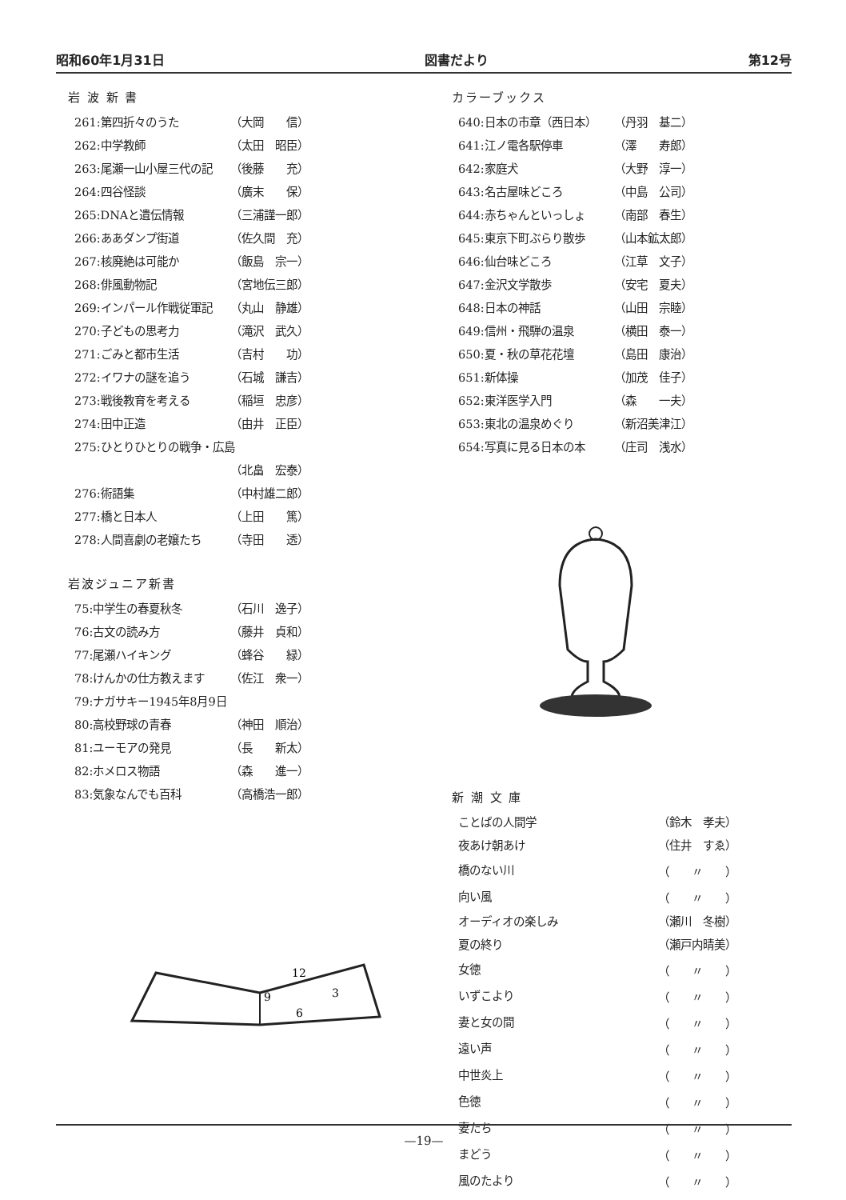昭和60年1月31日 図書だより 第12号
岩 波 新 書
| 261:第四折々のうた | （大岡 信） |
| 262:中学教師 | （太田 昭臣） |
| 263:尾瀬一山小屋三代の記 | （後藤 充） |
| 264:四谷怪談 | （廣末 保） |
| 265:DNAと遺伝情報 | （三浦謹一郎） |
| 266:ああダンプ街道 | （佐久間 充） |
| 267:核廃絶は可能か | （飯島 宗一） |
| 268:俳風動物記 | （宮地伝三郎） |
| 269:インパール作戦従軍記 | （丸山 静雄） |
| 270:子どもの思考力 | （滝沢 武久） |
| 271:ごみと都市生活 | （吉村 功） |
| 272:イワナの謎を追う | （石城 謙吉） |
| 273:戦後教育を考える | （稲垣 忠彦） |
| 274:田中正造 | （由井 正臣） |
| 275:ひとりひとりの戦争・広島 | |
| | （北畠 宏泰） |
| 276:術語集 | （中村雄二郎） |
| 277:橋と日本人 | （上田 篤） |
| 278:人間喜劇の老嬢たち | （寺田 透） |
岩波ジュニア新書
| 75:中学生の春夏秋冬 | （石川 逸子） |
| 76:古文の読み方 | （藤井 貞和） |
| 77:尾瀬ハイキング | （蜂谷 緑） |
| 78:けんかの仕方教えます | （佐江 衆一） |
| 79:ナガサキー1945年8月9日 | |
| 80:高校野球の青春 | （神田 順治） |
| 81:ユーモアの発見 | （長 新太） |
| 82:ホメロス物語 | （森 進一） |
| 83:気象なんでも百科 | （高橋浩一郎） |
12
3
9
6
カラーブックス
| 640:日本の市章（西日本） | （丹羽 基二） |
| 641:江ノ電各駅停車 | （澤 寿郎） |
| 642:家庭犬 | （大野 淳一） |
| 643:名古屋味どころ | （中島 公司） |
| 644:赤ちゃんといっしょ | （南部 春生） |
| 645:東京下町ぶらり散歩 | （山本鉱太郎） |
| 646:仙台味どころ | （江草 文子） |
| 647:金沢文学散歩 | （安宅 夏夫） |
| 648:日本の神話 | （山田 宗睦） |
| 649:信州・飛騨の温泉 | （横田 泰一） |
| 650:夏・秋の草花花壇 | （島田 康治） |
| 651:新体操 | （加茂 佳子） |
| 652:東洋医学入門 | （森 一夫） |
| 653:東北の温泉めぐり | （新沼美津江） |
| 654:写真に見る日本の本 | （庄司 浅水） |
新 潮 文 庫
| ことばの人間学 | （鈴木 孝夫） |
| 夜あけ朝あけ | （住井 すゑ） |
| 橋のない川 | （ 〃 ） |
| 向い風 | （ 〃 ） |
| オーディオの楽しみ | （瀬川 冬樹） |
| 夏の終り | （瀬戸内晴美） |
| 女徳 | （ 〃 ） |
| いずこより | （ 〃 ） |
| 妻と女の間 | （ 〃 ） |
| 遠い声 | （ 〃 ） |
| 中世炎上 | （ 〃 ） |
| 色徳 | （ 〃 ） |
| 妻たち | （ 〃 ） |
| まどう | （ 〃 ） |
| 風のたより | （ 〃 ） |
—19—